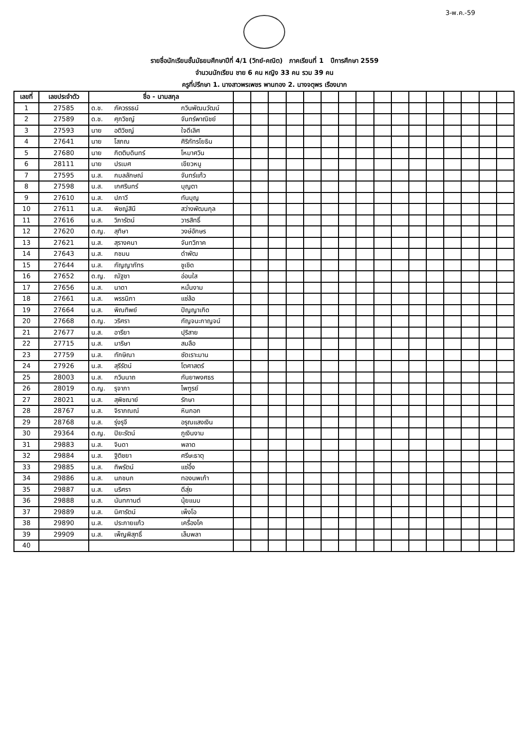3-พ.ค.-59
รายชื่อนักเรียนชั้นมัธยมศึกษาปีที่ 4/1 (วิทย์-คณิต) ภาคเรียนที่ 1 ปีการศึกษา 2559
จำนวนนักเรียน ชาย 6 คน หญิง 33 คน รวม 39 คน
ครูที่ปรึกษา 1. นางสาวพรเพชร พานทอง 2. นางจตุพร เรืองมาก
| เลขที่ | เลขประจำตัว | ชื่อ - นามสกุล | | | | | | | | | | | | | | | | |
| --- | --- | --- | --- | --- | --- | --- | --- | --- | --- | --- | --- | --- | --- | --- | --- | --- | --- | --- |
| 1 | 27585 | ด.ช. ภัควรรธน์ กวินพัฒนวัฒน์ | | | | | | | | | | | | | | | | |
| 2 | 27589 | ด.ช. ศุภวิชญ์ จันทร์พาณิชย์ | | | | | | | | | | | | | | | | |
| 3 | 27593 | นาย อติวิชญ์ ใจดีเลิศ | | | | | | | | | | | | | | | | |
| 4 | 27641 | นาย โสภณ ศิริภัทรโยธิน | | | | | | | | | | | | | | | | |
| 5 | 27680 | นาย กิตติบดินทร์ โหมาศวิน | | | | | | | | | | | | | | | | |
| 6 | 28111 | นาย ปรเมศ เขียวหนู | | | | | | | | | | | | | | | | |
| 7 | 27595 | น.ส. กมลลักษณ์ จันทร์แก้ว | | | | | | | | | | | | | | | | |
| 8 | 27598 | น.ส. เกศรินทร์ บุญตา | | | | | | | | | | | | | | | | |
| 9 | 27610 | น.ส. ปภาวี ทันบุญ | | | | | | | | | | | | | | | | |
| 10 | 27611 | น.ส. พิชญ์สินี สว่างพัฒนกุล | | | | | | | | | | | | | | | | |
| 11 | 27616 | น.ส. วิภารัตน์ วารสิทธิ์ | | | | | | | | | | | | | | | | |
| 12 | 27620 | ด.ญ. สุทิษา วงษ์อักษร | | | | | | | | | | | | | | | | |
| 13 | 27621 | น.ส. สุรางคนา จันทวิภาค | | | | | | | | | | | | | | | | |
| 14 | 27643 | น.ส. กชมน ดำพัฒ | | | | | | | | | | | | | | | | |
| 15 | 27644 | น.ส. กัญญาภัทร ชูเชิด | | | | | | | | | | | | | | | | |
| 16 | 27652 | ด.ญ. ณัฐชา อ่อนใส | | | | | | | | | | | | | | | | |
| 17 | 27656 | น.ส. นาดา หมั่นงาม | | | | | | | | | | | | | | | | |
| 18 | 27661 | น.ส. พรรนิภา แซ่ล้อ | | | | | | | | | | | | | | | | |
| 19 | 27664 | น.ส. พิณทิพย์ ปัญญาเกิด | | | | | | | | | | | | | | | | |
| 20 | 27668 | ด.ญ. วริศรา กัญจนะกาญจน์ | | | | | | | | | | | | | | | | |
| 21 | 27677 | น.ส. อารียา ปุริสาย | | | | | | | | | | | | | | | | |
| 22 | 27715 | น.ส. มาริษา สมลือ | | | | | | | | | | | | | | | | |
| 23 | 27759 | น.ส. ทักษิณา ซัดเราะมาน | | | | | | | | | | | | | | | | |
| 24 | 27926 | น.ส. สุรีรัตน์ โตศาสตร์ | | | | | | | | | | | | | | | | |
| 25 | 28003 | น.ส. กวินนาถ กันยาพงศธร | | | | | | | | | | | | | | | | |
| 26 | 28019 | ด.ญ. รุจาภา ไพฑูรย์ | | | | | | | | | | | | | | | | |
| 27 | 28021 | น.ส. สุพิชฌาย์ รักษา | | | | | | | | | | | | | | | | |
| 28 | 28767 | น.ส. จิราภณณ์ หินกอก | | | | | | | | | | | | | | | | |
| 29 | 28768 | น.ส. รุ่งรุจี อรุณแสงเงิน | | | | | | | | | | | | | | | | |
| 30 | 29364 | ด.ญ. ปิยะรัตน์ ภูเงินงาม | | | | | | | | | | | | | | | | |
| 31 | 29883 | น.ส. จินดา พลาด | | | | | | | | | | | | | | | | |
| 32 | 29884 | น.ส. ฐิติชยา ศรีษะธาตุ | | | | | | | | | | | | | | | | |
| 33 | 29885 | น.ส. ทิพรัตน์ แซ่อึ้ง | | | | | | | | | | | | | | | | |
| 34 | 29886 | น.ส. นภชนก ทองนพเก้า | | | | | | | | | | | | | | | | |
| 35 | 29887 | น.ส. นริศรา ดีสุ่ย | | | | | | | | | | | | | | | | |
| 36 | 29888 | น.ส. นันทกานต์ นุ้ยแนบ | | | | | | | | | | | | | | | | |
| 37 | 29889 | น.ส. นิศารัตน์ เพ็งโอ | | | | | | | | | | | | | | | | |
| 38 | 29890 | น.ส. ประกายแก้ว เครื่องโค | | | | | | | | | | | | | | | | |
| 39 | 29909 | น.ส. เพ็ญพิสุทธิ์ เล็บพลา | | | | | | | | | | | | | | | | |
| 40 | | | | | | | | | | | | | | | | | | |